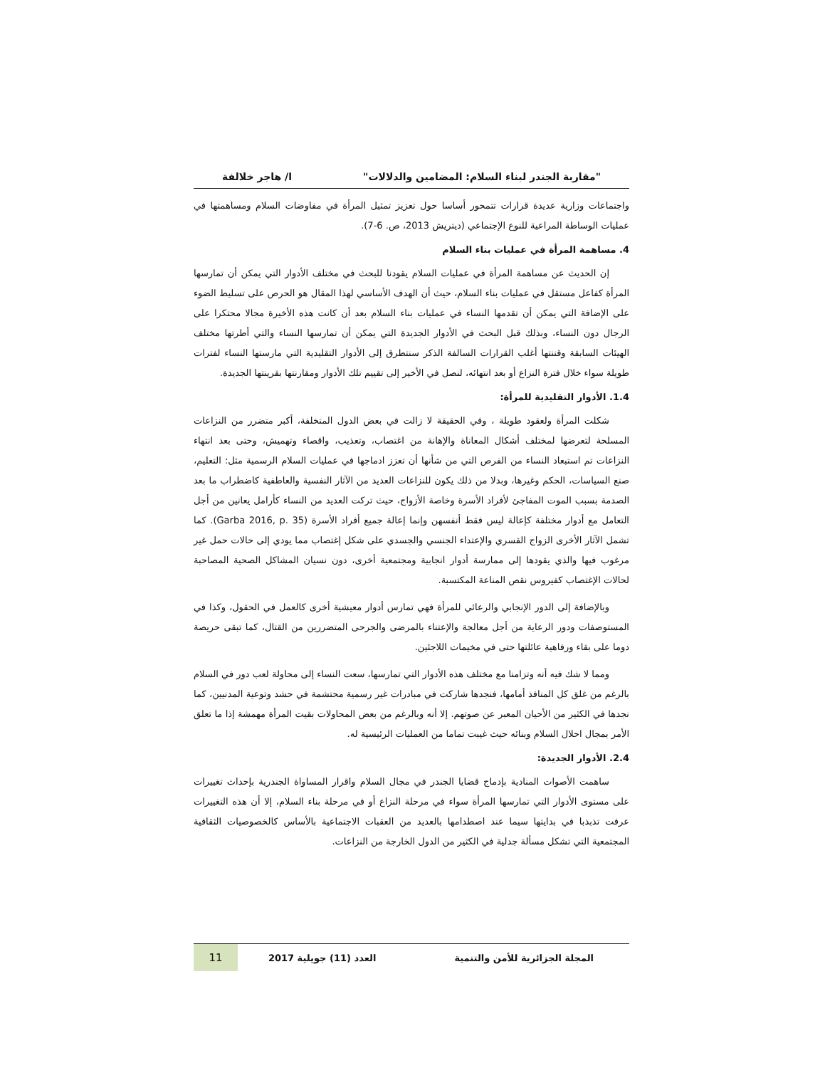"مقاربة الجندر لبناء السلام: المضامين والدلالات" ا/ هاجر خلالفة
واجتماعات وزارية عديدة قرارات تتمحور أساسا حول تعزيز تمثيل المرأة في مفاوضات السلام ومساهمتها في عمليات الوساطة المراعية للنوع الإجتماعي (ديتريش 2013، ص. 6-7).
4. مساهمة المرأة في عمليات بناء السلام
إن الحديث عن مساهمة المرأة في عمليات السلام يقودنا للبحث في مختلف الأدوار التي يمكن أن تمارسها المرأة كفاعل مستقل في عمليات بناء السلام، حيث أن الهدف الأساسي لهذا المقال هو الحرص على تسليط الضوء على الإضافة التي يمكن أن تقدمها النساء في عمليات بناء السلام بعد أن كانت هذه الأخيرة مجالا محتكرا على الرجال دون النساء، وبذلك قبل البحث في الأدوار الجديدة التي يمكن أن تمارسها النساء والتي أطرتها مختلف الهيئات السابقة وقننتها أغلب القرارات السالفة الذكر سنتطرق إلى الأدوار التقليدية التي مارستها النساء لفترات طويلة سواء خلال فترة النزاع أو بعد انتهائه، لنصل في الأخير إلى تقييم تلك الأدوار ومقارنتها بقرينتها الجديدة.
1.4. الأدوار التقليدية للمرأة:
شكلت المرأة ولعقود طويلة ، وفي الحقيقة لا زالت في بعض الدول المتخلفة، أكبر متضرر من النزاعات المسلحة لتعرضها لمختلف أشكال المعاناة والإهانة من اغتصاب، وتعذيب، واقصاء وتهميش، وحتى بعد انتهاء النزاعات تم استبعاد النساء من الفرص التي من شأنها أن تعزز ادماجها في عمليات السلام الرسمية مثل: التعليم، صنع السياسات، الحكم وغيرها، وبدلا من ذلك يكون للنزاعات العديد من الآثار النفسية والعاطفية كاضطراب ما بعد الصدمة بسبب الموت المفاجئ لأفراد الأسرة وخاصة الأزواج، حيث تركت العديد من النساء كأرامل يعانين من أجل التعامل مع أدوار مختلفة كإعالة ليس فقط أنفسهن وإنما إعالة جميع أفراد الأسرة (Garba 2016, p. 35). كما تشمل الآثار الأخرى الزواج القسري والإعتداء الجنسي والجسدي على شكل إغتصاب مما يودي إلى حالات حمل غير مرغوب فيها والذي يقودها إلى ممارسة أدوار انجابية ومجتمعية أخرى، دون نسيان المشاكل الصحية المصاحبة لحالات الإغتصاب كفيروس نقص المناعة المكتسبة.
وبالإضافة إلى الدور الإنجابي والرعائي للمرأة فهي تمارس أدوار معيشية أخرى كالعمل في الحقول، وكذا في المستوصفات ودور الرعاية من أجل معالجة والإعتناء بالمرضى والجرحى المتضررين من القتال، كما تبقى حريصة دوما على بقاء ورفاهية عائلتها حتى في مخيمات اللاجئين.
ومما لا شك فيه أنه وتزامنا مع مختلف هذه الأدوار التي تمارسها، سعت النساء إلى محاولة لعب دور في السلام بالرغم من غلق كل المنافذ أمامها، فنجدها شاركت في مبادرات غير رسمية محتشمة في حشد وتوعية المدنيين، كما نجدها في الكثير من الأحيان المعبر عن صوتهم. إلا أنه وبالرغم من بعض المحاولات بقيت المرأة مهمشة إذا ما تعلق الأمر بمجال احلال السلام وبنائه حيث غيبت تماما من العمليات الرئيسية له.
2.4. الأدوار الجديدة:
ساهمت الأصوات المنادية بإدماج قضايا الجندر في مجال السلام واقرار المساواة الجندرية بإحداث تغييرات على مستوى الأدوار التي تمارسها المرأة سواء في مرحلة النزاع أو في مرحلة بناء السلام، إلا أن هذه التغييرات عرفت تذبذبا في بدايتها سيما عند اصطدامها بالعديد من العقبات الاجتماعية بالأساس كالخصوصيات الثقافية المجتمعية التي تشكل مسألة جدلية في الكثير من الدول الخارجة من النزاعات.
المجلة الجزائرية للأمن والتنمية العدد (11) جويلية 2017 11